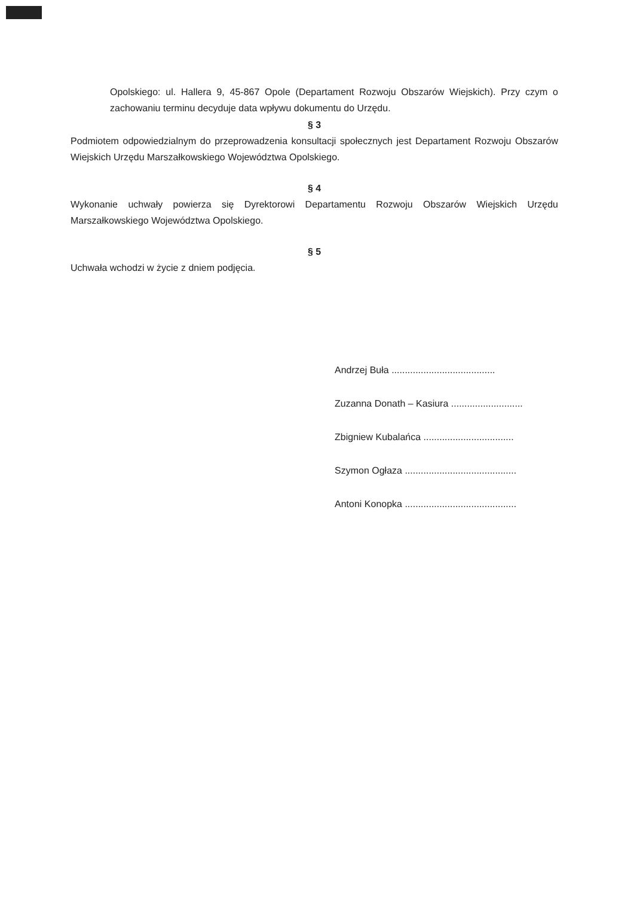Opolskiego: ul. Hallera 9, 45-867 Opole (Departament Rozwoju Obszarów Wiejskich). Przy czym o zachowaniu terminu decyduje data wpływu dokumentu do Urzędu.
§ 3
Podmiotem odpowiedzialnym do przeprowadzenia konsultacji społecznych jest Departament Rozwoju Obszarów Wiejskich Urzędu Marszałkowskiego Województwa Opolskiego.
§ 4
Wykonanie uchwały powierza się Dyrektorowi Departamentu Rozwoju Obszarów Wiejskich Urzędu Marszałkowskiego Województwa Opolskiego.
§ 5
Uchwała wchodzi w życie z dniem podjęcia.
Andrzej Buła .......................................
Zuzanna Donath – Kasiura ...........................
Zbigniew Kubalańca ..................................
Szymon Ogłaza ..........................................
Antoni Konopka ..........................................